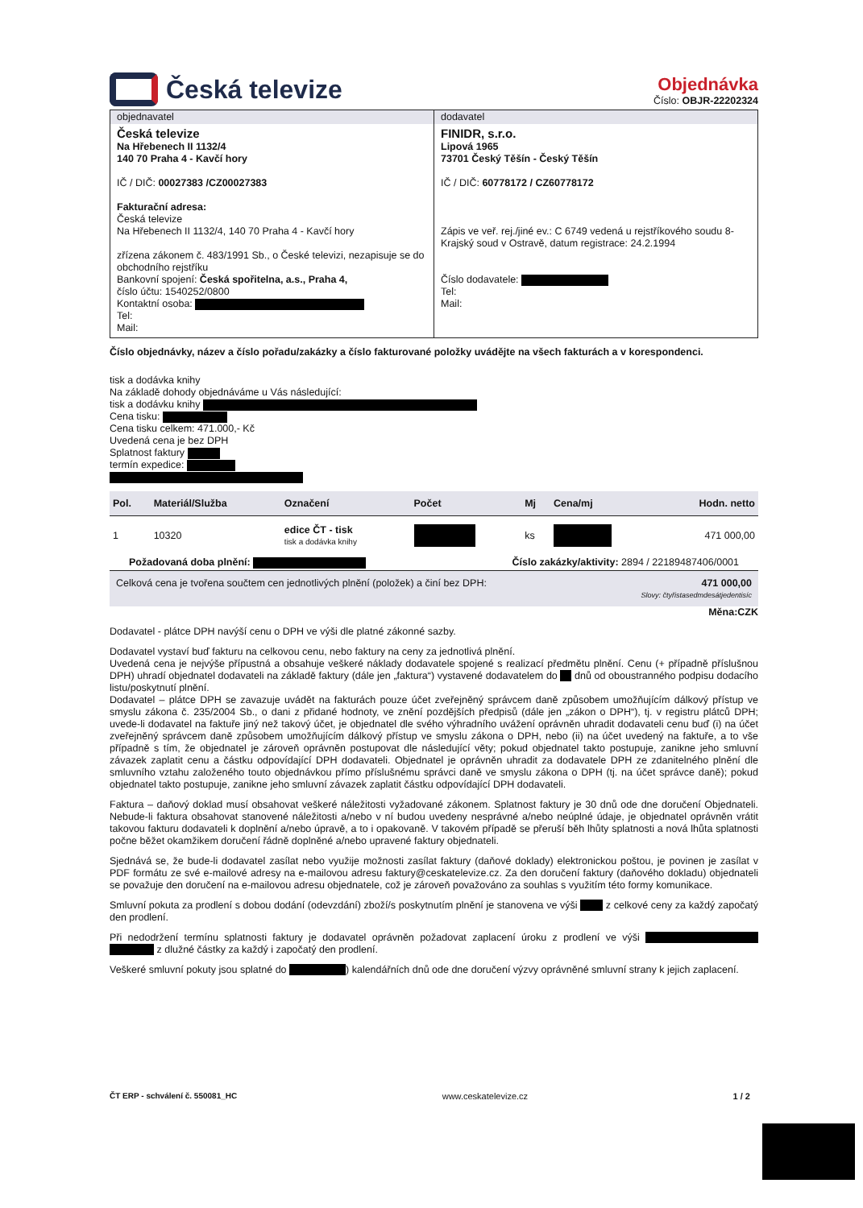Česká televize
Objednávka
Číslo: OBJR-22202324
| objednavatel Česká televize Na Hřebenech II 1132/4 140 70 Praha 4 - Kavčí hory IČ / DIČ: 00027383 /CZ00027383 Fakturační adresa: Česká televize Na Hřebenech II 1132/4, 140 70 Praha 4 - Kavčí hory zřízena zákonem č. 483/1991 Sb., o České televizi, nezapisuje se do obchodního rejstříku Bankovní spojení: Česká spořitelna, a.s., Praha 4, číslo účtu: 1540252/0800 Kontaktní osoba: Tel: Mail: | dodavatel FINIDR, s.r.o. Lipová 1965 73701 Český Těšín - Český Těšín IČ / DIČ: 60778172 / CZ60778172 Zápis ve veř. rej./jiné ev.: C 6749 vedená u rejstříkového soudu 8-Krajský soud v Ostravě, datum registrace: 24.2.1994 Číslo dodavatele: Tel: Mail: |
Číslo objednávky, název a číslo pořadu/zakázky a číslo fakturované položky uvádějte na všech fakturách a v korespondenci.
tisk a dodávka knihy
Na základě dohody objednáváme u Vás následující:
tisk a dodávku knihy
Cena tisku:
Cena tisku celkem: 471.000,- Kč
Uvedená cena je bez DPH
Splatnost faktury
termín expedice:
| Pol. | Materiál/Služba | Označení | Počet | Mj | Cena/mj | Hodn. netto |
| --- | --- | --- | --- | --- | --- | --- |
| 1 | 10320 | edice ČT - tisk tisk a dodávka knihy | | ks | | 471 000,00 |
Požadovaná doba plnění: Číslo zakázky/aktivity: 2894 / 22189487406/0001
Celková cena je tvořena součtem cen jednotlivých plnění (položek) a činí bez DPH: 471 000,00
Slovy: čtyřistasedmdesátjedentisíc
Měna:CZK
Dodavatel - plátce DPH navýší cenu o DPH ve výši dle platné zákonné sazby.
Dodavatel vystaví buď fakturu na celkovou cenu, nebo faktury na ceny za jednotlivá plnění.
Uvedená cena je nejvýše přípustná a obsahuje veškeré náklady dodavatele spojené s realizací předmětu plnění. Cenu (+ případně příslušnou DPH) uhradí objednatel dodavateli na základě faktury (dále jen „faktura“) vystavené dodavatelem do dnů od oboustranného podpisu dodacího listu/poskytnutí plnění.
Dodavatel – plátce DPH se zavazuje uvádět na fakturách pouze účet zveřejněný správcem daně způsobem umožňujícím dálkový přístup ve smyslu zákona č. 235/2004 Sb., o dani z přidané hodnoty, ve znění pozdějších předpisů (dále jen „zákon o DPH“), tj. v registru plátců DPH; uvede-li dodavatel na faktuře jiný než takový účet, je objednatel dle svého výhradního uvážení oprávněn uhradit dodavateli cenu buď (i) na účet zveřejněný správcem daně způsobem umožňujícím dálkový přístup ve smyslu zákona o DPH, nebo (ii) na účet uvedený na faktuře, a to vše případně s tím, že objednatel je zároveň oprávněn postupovat dle následující věty; pokud objednatel takto postupuje, zanikne jeho smluvní závazek zaplatit cenu a částku odpovídající DPH dodavateli. Objednatel je oprávněn uhradit za dodavatele DPH ze zdanitelného plnění dle smluvního vztahu založeného touto objednávkou přímo příslušnému správci daně ve smyslu zákona o DPH (tj. na účet správce daně); pokud objednatel takto postupuje, zanikne jeho smluvní závazek zaplatit částku odpovídající DPH dodavateli.
Faktura – daňový doklad musí obsahovat veškeré náležitosti vyžadované zákonem. Splatnost faktury je 30 dnů ode dne doručení Objednateli. Nebude-li faktura obsahovat stanovené náležitosti a/nebo v ní budou uvedeny nesprávné a/nebo neúplné údaje, je objednatel oprávněn vrátit takovou fakturu dodavateli k doplnění a/nebo úpravě, a to i opakovaně. V takovém případě se přeruší běh lhůty splatnosti a nová lhůta splatnosti počne běžet okamžikem doručení řádně doplněné a/nebo upravené faktury objednateli.
Sjednává se, že bude-li dodavatel zasílat nebo využije možnosti zasílat faktury (daňové doklady) elektronickou poštou, je povinen je zasílat v PDF formátu ze své e-mailové adresy na e-mailovou adresu faktury@ceskatelevize.cz. Za den doručení faktury (daňového dokladu) objednateli se považuje den doručení na e-mailovou adresu objednatele, což je zároveň považováno za souhlas s využitím této formy komunikace.
Smluvní pokuta za prodlení s dobou dodání (odevzdání) zboží/s poskytnutím plnění je stanovena ve výši z celkové ceny za každý započatý den prodlení.
Při nedodržení termínu splatnosti faktury je dodavatel oprávněn požadovat zaplacení úroku z prodlení ve výši z dlužné částky za každý i započatý den prodlení.
Veškeré smluvní pokuty jsou splatné do ) kalendářních dnů ode dne doručení výzvy oprávněné smluvní strany k jejich zaplacení.
ČT ERP - schválení č. 550081_HC www.ceskatelevize.cz 1 / 2